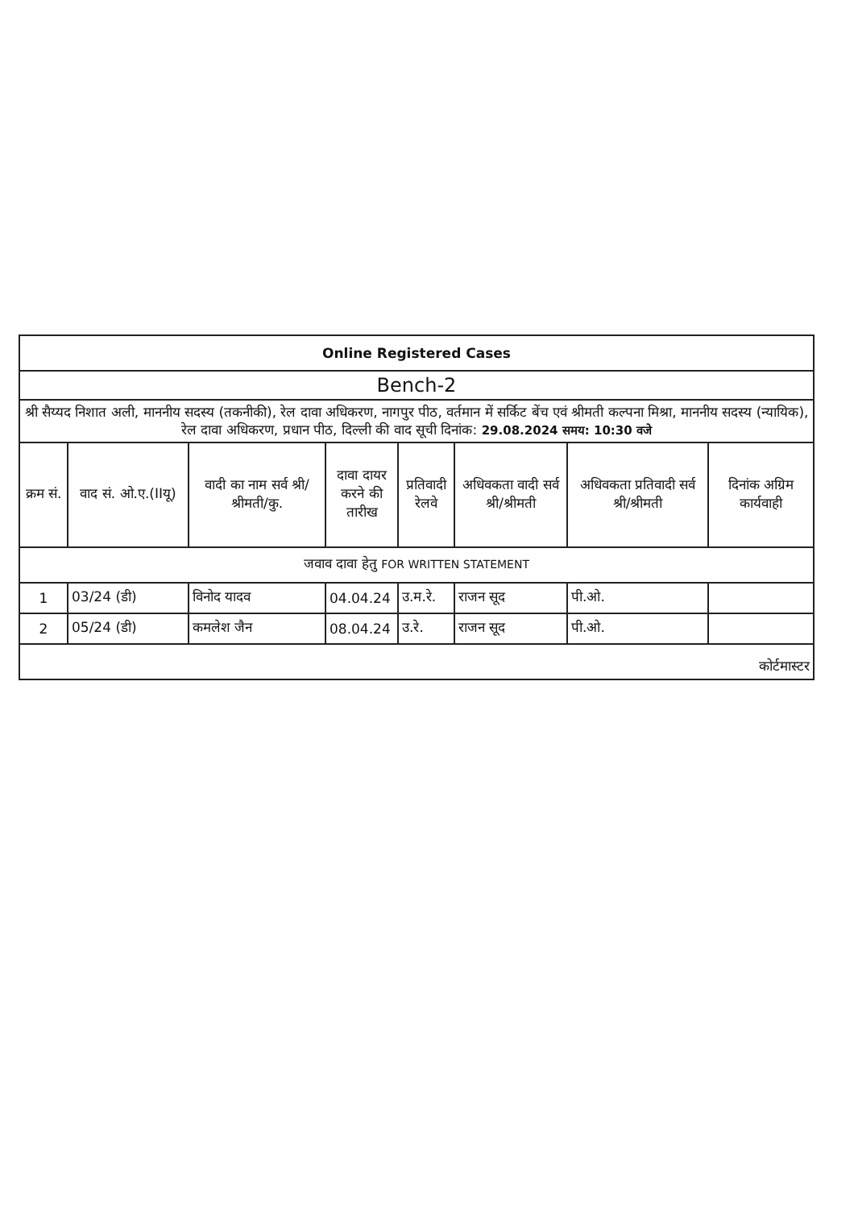| Online Registered Cases | | | | | | | |
| Bench-2 | | | | | | | |
| श्री सैय्यद निशात अली, माननीय सदस्य (तकनीकी), रेल दावा अधिकरण, नागपुर पीठ, वर्तमान में सर्किट बेंच एवं श्रीमती कल्पना मिश्रा, माननीय सदस्य (न्यायिक), रेल दावा अधिकरण, प्रधान पीठ, दिल्ली की वाद सूची दिनांक: 29.08.2024 समय: 10:30 वजे | | | | | | | |
| क्रम सं. | वाद सं. ओ.ए.(IIयू) | वादी का नाम सर्व श्री/श्रीमती/कु. | दावा दायर करने की तारीख | प्रतिवादी रेलवे | अधिवकता वादी सर्व श्री/श्रीमती | अधिवकता प्रतिवादी सर्व श्री/श्रीमती | दिनांक अग्रिम कार्यवाही |
| जवाव दावा हेतु FOR WRITTEN STATEMENT | | | | | | | |
| 1 | 03/24 (डी) | विनोद यादव | 04.04.24 | उ.म.रे. | राजन सूद | पी.ओ. | |
| 2 | 05/24 (डी) | कमलेश जैन | 08.04.24 | उ.रे. | राजन सूद | पी.ओ. | |
| कोर्टमास्टर | | | | | | | |